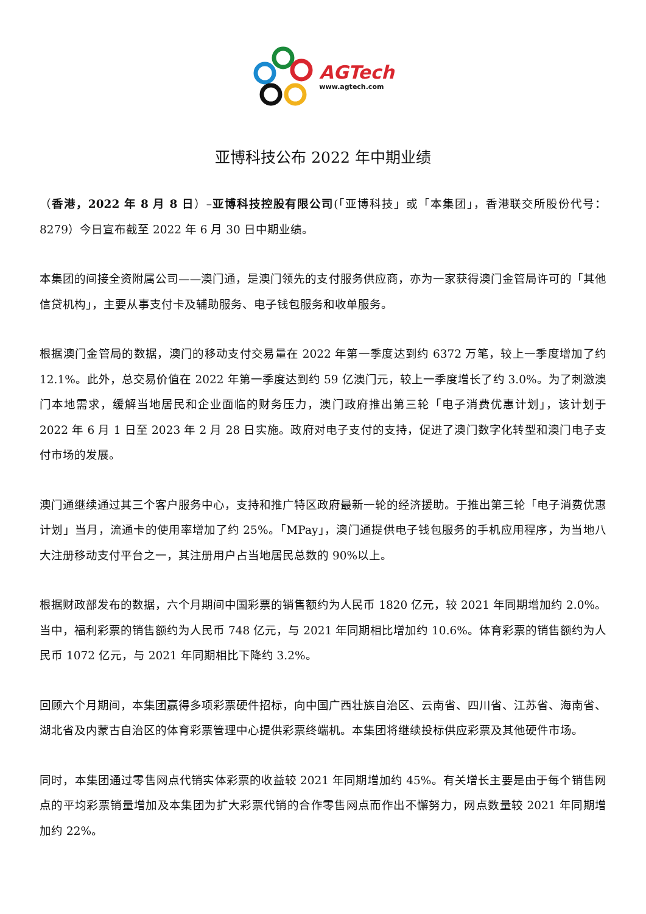AGTech
www.agtech.com
亚博科技公布 2022 年中期业绩
（香港，2022 年 8 月 8 日）–亚博科技控股有限公司(「亚博科技」或「本集团」，香港联交所股份代号：8279）今日宣布截至 2022 年 6 月 30 日中期业绩。
本集团的间接全资附属公司——澳门通，是澳门领先的支付服务供应商，亦为一家获得澳门金管局许可的「其他信贷机构」，主要从事支付卡及辅助服务、电子钱包服务和收单服务。
根据澳门金管局的数据，澳门的移动支付交易量在 2022 年第一季度达到约 6372 万笔，较上一季度增加了约 12.1%。此外，总交易价值在 2022 年第一季度达到约 59 亿澳门元，较上一季度增长了约 3.0%。为了刺激澳门本地需求，缓解当地居民和企业面临的财务压力，澳门政府推出第三轮「电子消费优惠计划」，该计划于 2022 年 6 月 1 日至 2023 年 2 月 28 日实施。政府对电子支付的支持，促进了澳门数字化转型和澳门电子支付市场的发展。
澳门通继续通过其三个客户服务中心，支持和推广特区政府最新一轮的经济援助。于推出第三轮「电子消费优惠计划」当月，流通卡的使用率增加了约 25%。「MPay」，澳门通提供电子钱包服务的手机应用程序，为当地八大注册移动支付平台之一，其注册用户占当地居民总数的 90%以上。
根据财政部发布的数据，六个月期间中国彩票的销售额约为人民币 1820 亿元，较 2021 年同期增加约 2.0%。当中，福利彩票的销售额约为人民币 748 亿元，与 2021 年同期相比增加约 10.6%。体育彩票的销售额约为人民币 1072 亿元，与 2021 年同期相比下降约 3.2%。
回顾六个月期间，本集团赢得多项彩票硬件招标，向中国广西壮族自治区、云南省、四川省、江苏省、海南省、湖北省及内蒙古自治区的体育彩票管理中心提供彩票终端机。本集团将继续投标供应彩票及其他硬件市场。
同时，本集团通过零售网点代销实体彩票的收益较 2021 年同期增加约 45%。有关增长主要是由于每个销售网点的平均彩票销量增加及本集团为扩大彩票代销的合作零售网点而作出不懈努力，网点数量较 2021 年同期增加约 22%。